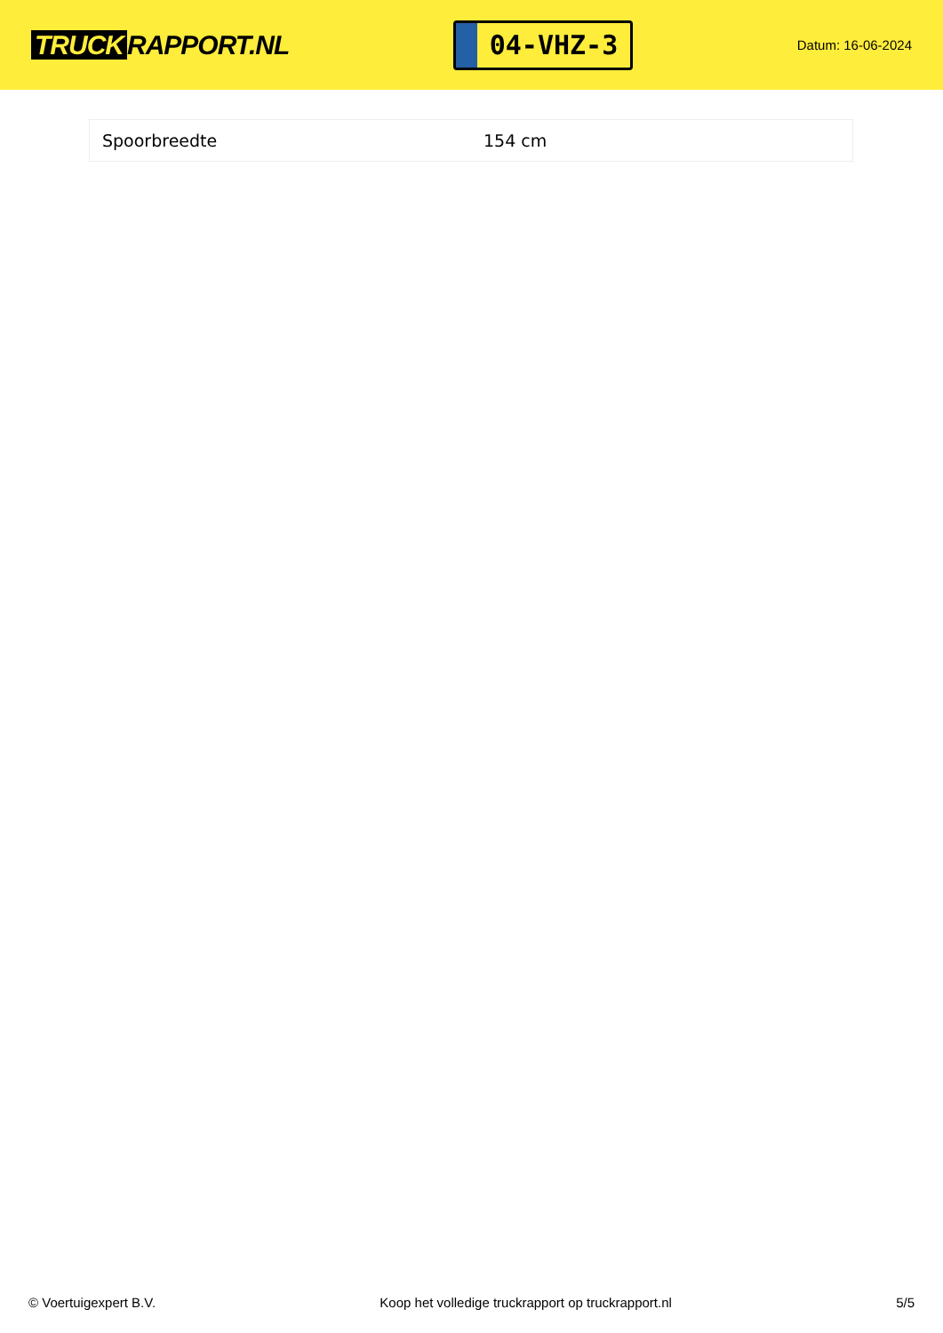TRUCK RAPPORT.NL
04-VHZ-3
Datum: 16-06-2024
| Spoorbreedte | 154 cm |
© Voertuigexpert B.V. Koop het volledige truckrapport op truckrapport.nl 5/5